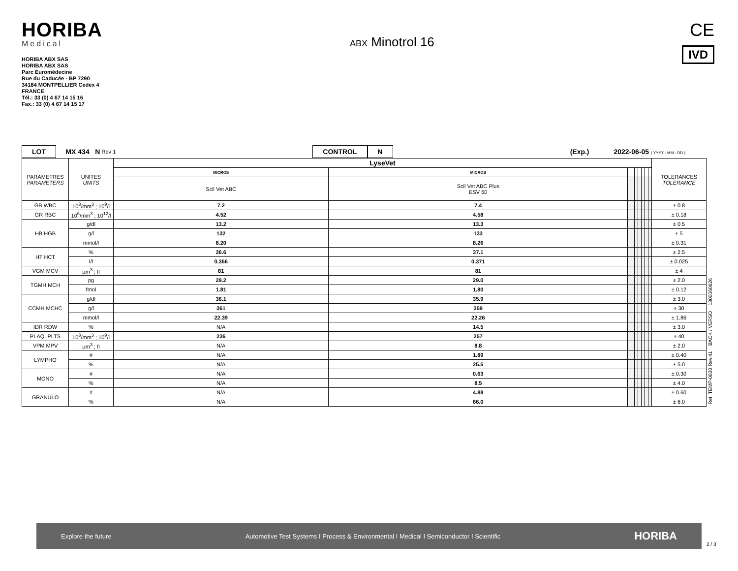HORIBA
Medical
HORIBA ABX SAS
HORIBA ABX SAS
Parc Euromédecine
Rue du Caducée - BP 7290
34184 MONTPELLIER Cedex 4
FRANCE
Tél.: 33 (0) 4 67 14 15 16
Fax.: 33 (0) 4 67 14 15 17
ABX Minotrol 16
CE
IVD
LOT MX 434 N Rev 1 CONTROL N (Exp.) 2022-06-05 ( YYYY - MM - DD )
| PARAMETRES PARAMETERS | UNITES UNITS | LyseVet | | | | | | | | | TOLERANCES TOLERANCE |
| | | MICROS | MICROS | | | | | | | | |
| | | Scil Vet ABC | Scil Vet ABC Plus ESV 60 | | | | | | | | |
| GB WBC | 10<sup>3</sup>/mm<sup>3</sup> ; 10<sup>9</sup>/l | 7.2 | 7.4 | | | | | | | | ± 0.8 |
| GR RBC | 10<sup>6</sup>/mm<sup>3</sup> ; 10<sup>12</sup>/l | 4.52 | 4.58 | | | | | | | | ± 0.18 |
| HB HGB | g/dl | 13.2 | 13.3 | | | | | | | | ± 0.5 |
| | g/l | 132 | 133 | | | | | | | | ± 5 |
| | mmol/l | 8.20 | 8.26 | | | | | | | | ± 0.31 |
| HT HCT | % | 36.6 | 37.1 | | | | | | | | ± 2.5 |
| | l/l | 0.366 | 0.371 | | | | | | | | ± 0.025 |
| VGM MCV | µm<sup>3</sup> ; fl | 81 | 81 | | | | | | | | ± 4 |
| TGMH MCH | pg | 29.2 | 29.0 | | | | | | | | ± 2.0 |
| | fmol | 1.81 | 1.80 | | | | | | | | ± 0.12 |
| CCMH MCHC | g/dl | 36.1 | 35.9 | | | | | | | | ± 3.0 |
| | g/l | 361 | 359 | | | | | | | | ± 30 |
| | mmol/l | 22.39 | 22.26 | | | | | | | | ± 1.86 |
| IDR RDW | % | N/A | 14.5 | | | | | | | | ± 3.0 |
| PLAQ. PLTS | 10<sup>3</sup>/mm<sup>3</sup> ; 10<sup>9</sup>/l | 236 | 257 | | | | | | | | ± 40 |
| VPM MPV | µm<sup>3</sup> ; fl | N/A | 8.8 | | | | | | | | ± 2.0 |
| LYMPHO | # | N/A | 1.89 | | | | | | | | ± 0.40 |
| | % | N/A | 25.5 | | | | | | | | ± 5.0 |
| MONO | # | N/A | 0.63 | | | | | | | | ± 0.30 |
| | % | N/A | 8.5 | | | | | | | | ± 4.0 |
| GRANULO | # | N/A | 4.88 | | | | | | | | ± 0.60 |
| | % | N/A | 66.0 | | | | | | | | ± 6.0 |
Ref: TEMP-0830 Rev.41 BACK / VERSO 1300060626
Explore the future Automotive Test Systems I Process & Environmental I Medical I Semiconductor I Scientific HORIBA
2 / 3